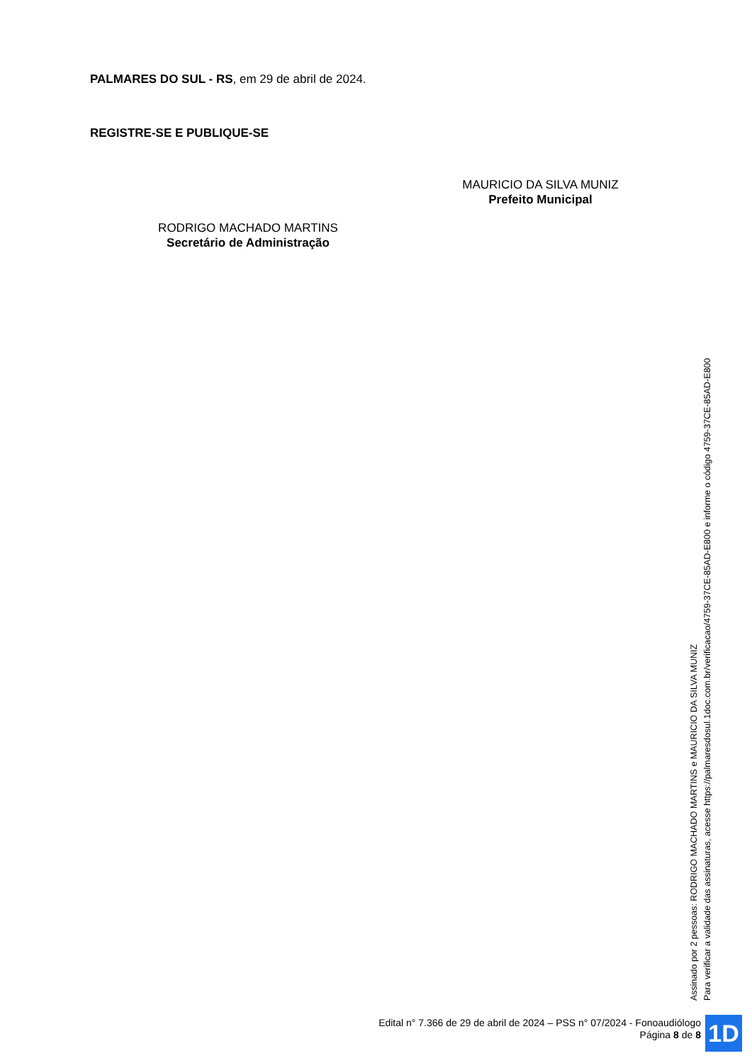PALMARES DO SUL - RS, em 29 de abril de 2024.
REGISTRE-SE E PUBLIQUE-SE
MAURICIO DA SILVA MUNIZ
Prefeito Municipal
RODRIGO MACHADO MARTINS
Secretário de Administração
Assinado por 2 pessoas: RODRIGO MACHADO MARTINS e MAURICIO DA SILVA MUNIZ
Para verificar a validade das assinaturas, acesse https://palmaresdosul.1doc.com.br/verificacao/4759-37CE-85AD-E800 e informe o código 4759-37CE-85AD-E800
Edital n° 7.366 de 29 de abril de 2024 – PSS n° 07/2024 - Fonoaudiólogo
Página 8 de 8
1D